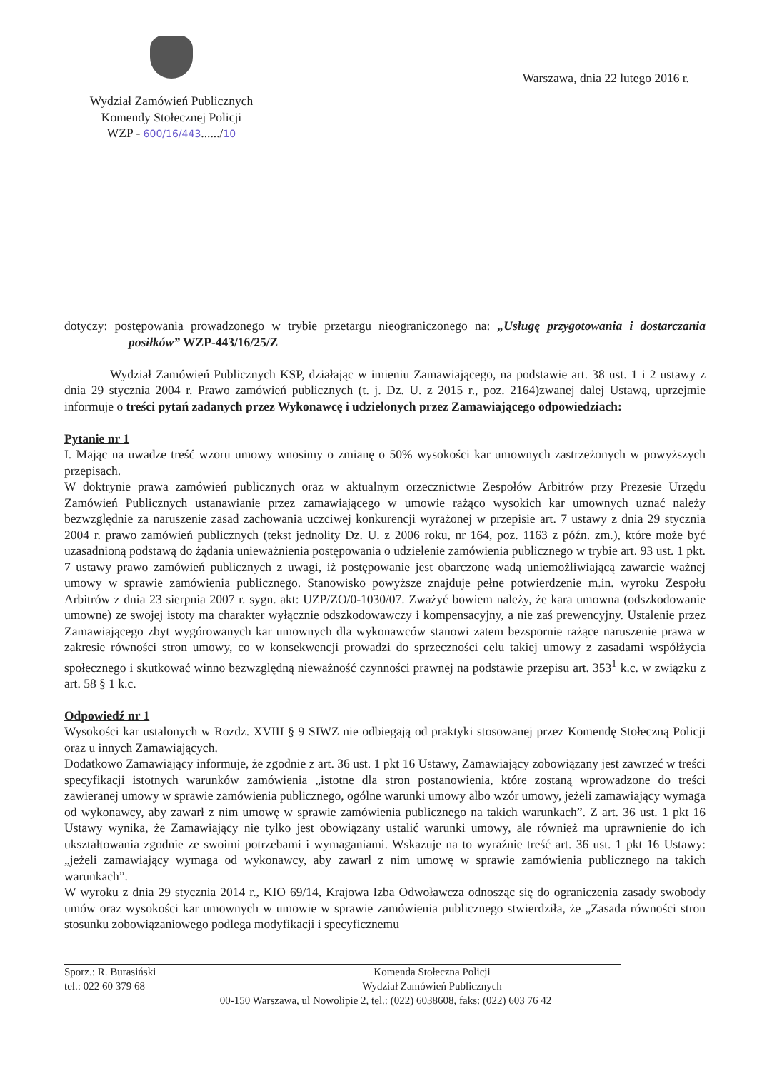Wydział Zamówień Publicznych
Komendy Stołecznej Policji
WZP - 600/16/443....../10
Warszawa, dnia 22 lutego 2016 r.
dotyczy: postępowania prowadzonego w trybie przetargu nieograniczonego na: „Usługę przygotowania i dostarczania posiłków” WZP-443/16/25/Z
Wydział Zamówień Publicznych KSP, działając w imieniu Zamawiającego, na podstawie art. 38 ust. 1 i 2 ustawy z dnia 29 stycznia 2004 r. Prawo zamówień publicznych (t. j. Dz. U. z 2015 r., poz. 2164)zwanej dalej Ustawą, uprzejmie informuje o treści pytań zadanych przez Wykonawcę i udzielonych przez Zamawiającego odpowiedziach:
Pytanie nr 1
I. Mając na uwadze treść wzoru umowy wnosimy o zmianę o 50% wysokości kar umownych zastrzeżonych w powyższych przepisach.
W doktrynie prawa zamówień publicznych oraz w aktualnym orzecznictwie Zespołów Arbitrów przy Prezesie Urzędu Zamówień Publicznych ustanawianie przez zamawiającego w umowie rażąco wysokich kar umownych uznać należy bezwzględnie za naruszenie zasad zachowania uczciwej konkurencji wyrażonej w przepisie art. 7 ustawy z dnia 29 stycznia 2004 r. prawo zamówień publicznych (tekst jednolity Dz. U. z 2006 roku, nr 164, poz. 1163 z późn. zm.), które może być uzasadnioną podstawą do żądania unieważnienia postępowania o udzielenie zamówienia publicznego w trybie art. 93 ust. 1 pkt. 7 ustawy prawo zamówień publicznych z uwagi, iż postępowanie jest obarczone wadą uniemożliwiającą zawarcie ważnej umowy w sprawie zamówienia publicznego. Stanowisko powyższe znajduje pełne potwierdzenie m.in. wyroku Zespołu Arbitrów z dnia 23 sierpnia 2007 r. sygn. akt: UZP/ZO/0-1030/07. Zważyć bowiem należy, że kara umowna (odszkodowanie umowne) ze swojej istoty ma charakter wyłącznie odszkodowawczy i kompensacyjny, a nie zaś prewencyjny. Ustalenie przez Zamawiającego zbyt wygórowanych kar umownych dla wykonawców stanowi zatem bezspornie rażące naruszenie prawa w zakresie równości stron umowy, co w konsekwencji prowadzi do sprzeczności celu takiej umowy z zasadami współżycia społecznego i skutkować winno bezwzględną nieważność czynności prawnej na podstawie przepisu art. 353<sup>1</sup> k.c. w związku z art. 58 § 1 k.c.
Odpowiedź nr 1
Wysokości kar ustalonych w Rozdz. XVIII § 9 SIWZ nie odbiegają od praktyki stosowanej przez Komendę Stołeczną Policji oraz u innych Zamawiających.
Dodatkowo Zamawiający informuje, że zgodnie z art. 36 ust. 1 pkt 16 Ustawy, Zamawiający zobowiązany jest zawrzeć w treści specyfikacji istotnych warunków zamówienia „istotne dla stron postanowienia, które zostaną wprowadzone do treści zawieranej umowy w sprawie zamówienia publicznego, ogólne warunki umowy albo wzór umowy, jeżeli zamawiający wymaga od wykonawcy, aby zawarł z nim umowę w sprawie zamówienia publicznego na takich warunkach”. Z art. 36 ust. 1 pkt 16 Ustawy wynika, że Zamawiający nie tylko jest obowiązany ustalić warunki umowy, ale również ma uprawnienie do ich ukształtowania zgodnie ze swoimi potrzebami i wymaganiami. Wskazuje na to wyraźnie treść art. 36 ust. 1 pkt 16 Ustawy: „jeżeli zamawiający wymaga od wykonawcy, aby zawarł z nim umowę w sprawie zamówienia publicznego na takich warunkach”.
W wyroku z dnia 29 stycznia 2014 r., KIO 69/14, Krajowa Izba Odwoławcza odnosząc się do ograniczenia zasady swobody umów oraz wysokości kar umownych w umowie w sprawie zamówienia publicznego stwierdziła, że „Zasada równości stron stosunku zobowiązaniowego podlega modyfikacji i specyficznemu
Sporz.: R. Burasiński Komenda Stołeczna Policji
tel.: 022 60 379 68 Wydział Zamówień Publicznych
00-150 Warszawa, ul Nowolipie 2, tel.: (022) 6038608, faks: (022) 603 76 42